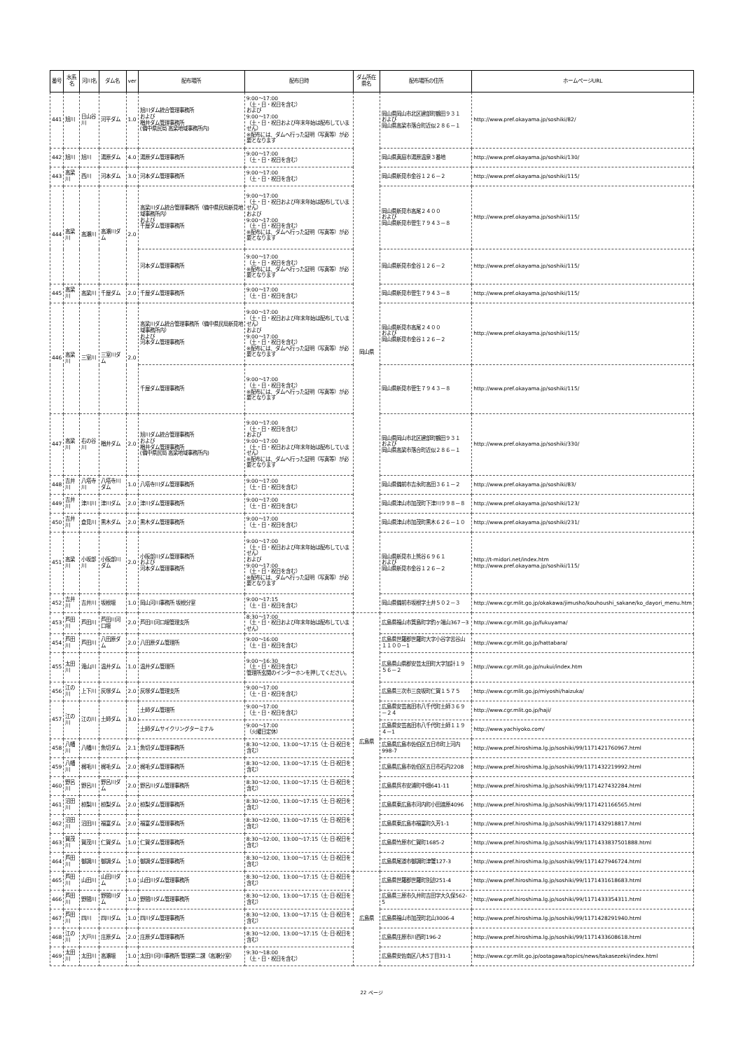| 番号 | 水系名 | 河川名 | ダム名 | ver | 配布場所 | 配布日時 | ダム所在県名 | 配布場所の住所 | ホームページURL |
| --- | --- | --- | --- | --- | --- | --- | --- | --- | --- |
| 441 | 旭川 | 日山谷川 | 河平ダム | 1.0 | 旭川ダム統合管理事務所 および 楢井ダム管理事務所 (備中県民局 高梁地域事務所内) | 9:00～17:00 （土・日・祝日を含む） および 9:00～17:00 （土・日・祝日および年末年始は配布していません） ※配布には、ダムへ行った証明（写真等）が必要となります | 岡山県 | 岡山県岡山市北区建部町鶴田９３１ および 岡山県高梁市落合町近似２８６－１ | http://www.pref.okayama.jp/soshiki/82/ |
| 442 | 旭川 | 旭川 | 湯原ダム | 4.0 | 湯原ダム管理事務所 | 9:00～17:00 （土・日・祝日を含む） | | 岡山県真庭市湯原温泉３番地 | http://www.pref.okayama.jp/soshiki/130/ |
| 443 | 高梁川 | 西川 | 河本ダム | 3.0 | 河本ダム管理事務所 | 9:00～17:00 （土・日・祝日を含む） | | 岡山県新見市金谷１２６－２ | http://www.pref.okayama.jp/soshiki/115/ |
| 444 | 高梁川 | 高瀬川 | 高瀬川ダム | 2.0 | 高梁川ダム統合管理事務所（備中県民局新見地域事務所内） および 千屋ダム管理事務所 | 9:00～17:00 （土・日・祝日および年末年始は配布していません） および 9:00～17:00 （土・日・祝日を含む） ※配布には、ダムへ行った証明（写真等）が必要となります | | 岡山県新見市高尾２４００ および 岡山県新見市菅生７９４３－８ | http://www.pref.okayama.jp/soshiki/115/ |
| | | | | | 河本ダム管理事務所 | 9:00～17:00 （土・日・祝日を含む） ※配布には、ダムへ行った証明（写真等）が必要となります | | 岡山県新見市金谷１２６－２ | http://www.pref.okayama.jp/soshiki/115/ |
| 445 | 高梁川 | 高梁川 | 千屋ダム | 2.0 | 千屋ダム管理事務所 | 9:00～17:00 （土・日・祝日を含む） | | 岡山県新見市菅生７９４３－８ | http://www.pref.okayama.jp/soshiki/115/ |
| 446 | 高梁川 | 三室川 | 三室川ダム | 2.0 | 高梁川ダム統合管理事務所（備中県民局新見地域事務所内） および 河本ダム管理事務所 | 9:00～17:00 （土・日・祝日および年末年始は配布していません） および 9:00～17:00 （土・日・祝日を含む） ※配布には、ダムへ行った証明（写真等）が必要となります | | 岡山県新見市高尾２４００ および 岡山県新見市金谷１２６－２ | http://www.pref.okayama.jp/soshiki/115/ |
| | | | | | 千屋ダム管理事務所 | 9:00～17:00 （土・日・祝日を含む） ※配布には、ダムへ行った証明（写真等）が必要となります | | 岡山県新見市菅生７９４３－８ | http://www.pref.okayama.jp/soshiki/115/ |
| 447 | 高梁川 | 右の谷川 | 楢井ダム | 2.0 | 旭川ダム統合管理事務所 および 楢井ダム管理事務所 (備中県民局 高梁地域事務所内) | 9:00～17:00 （土・日・祝日を含む） および 9:00～17:00 （土・日・祝日および年末年始は配布していません） ※配布には、ダムへ行った証明（写真等）が必要となります | | 岡山県岡山市北区建部町鶴田９３１ および 岡山県高梁市落合町近似２８６－１ | http://www.pref.okayama.jp/soshiki/330/ |
| 448 | 吉井川 | 八塔寺川 | 八塔寺川ダム | 1.0 | 八塔寺川ダム管理事務所 | 9:00～17:00 （土・日・祝日を含む） | | 岡山県備前市吉永町高田３６１－２ | http://www.pref.okayama.jp/soshiki/83/ |
| 449 | 吉井川 | 津川川 | 津川ダム | 2.0 | 津川ダム管理事務所 | 9:00～17:00 （土・日・祝日を含む） | | 岡山県津山市加茂町下津川９９８－８ | http://www.pref.okayama.jp/soshiki/123/ |
| 450 | 吉井川 | 倉見川 | 黒木ダム | 2.0 | 黒木ダム管理事務所 | 9:00～17:00 （土・日・祝日を含む） | | 岡山県津山市加茂町黒木６２６－１０ | http://www.pref.okayama.jp/soshiki/231/ |
| 451 | 高梁川 | 小坂部川 | 小阪部川ダム | 2.0 | 小阪部川ダム管理事務所 および 河本ダム管理事務所 | 9:00～17:00 （土・日・祝日および年末年始は配布していません） および 9:00～17:00 （土・日・祝日を含む） ※配布には、ダムへ行った証明（写真等）が必要となります | | 岡山県新見市上熊谷６９６１ および 岡山県新見市金谷１２６－２ | http://t-midori.net/index.htm http://www.pref.okayama.jp/soshiki/115/ |
| 452 | 吉井川 | 吉井川 | 坂根堰 | 1.0 | 岡山河川事務所 坂根分室 | 9:00～17:15 （土・日・祝日を含む） | | 岡山県備前市坂根字土井５０２－３ | http://www.cgr.mlit.go.jp/okakawa/jimusho/kouhoushi_sakane/ko_dayori_menu.htm |
| 453 | 芦田川 | 芦田川 | 芦田川河口堰 | 2.0 | 芦田川河口堰管理支所 | 8:30～17:00 （土・日・祝日および年末年始は配布していません） | 広島県 | 広島県福山市箕島町字釣ヶ端山367－3 | http://www.cgr.mlit.go.jp/fukuyama/ |
| 454 | 芦田川 | 芦田川 | 八田原ダム | 2.0 | 八田原ダム管理所 | 9:00～16:00 （土・日・祝日を含む） | | 広島県世羅郡世羅町大字小谷字苦谷山１１００－1 | http://www.cgr.mlit.go.jp/hattabara/ |
| 455 | 太田川 | 滝山川 | 温井ダム | 1.0 | 温井ダム管理所 | 9:00～16:30 （土・日・祝日を含む） 管理所玄関のインターホンを押してください。 | | 広島県山県郡安芸太田町大字加計１９５６－２ | http://www.cgr.mlit.go.jp/nukui/index.htm |
| 456 | 江の川 | 上下川 | 灰塚ダム | 2.0 | 灰塚ダム管理支所 | 9:00～17:00 （土・日・祝日を含む） | | 広島県三次市三良坂町仁賀１５７５ | http://www.cgr.mlit.go.jp/miyoshi/haizuka/ |
| 457 | 江の川 | 江の川 | 土師ダム | 3.0 | 土師ダム管理所 | 9:00～17:00 （土・日・祝日を含む） | | 広島県安芸高田市八千代町土師３６９－２４ | http://www.cgr.mlit.go.jp/haji/ |
| | | | | | 土師ダムサイクリングターミナル | 9:00～17:00 （火曜日定休） | | 広島県安芸高田市八千代町土師１１９４－1 | http://www.yachiyoko.com/ |
| 458 | 八幡川 | 八幡川 | 魚切ダム | 2.1 | 魚切ダム管理事務所 | 8:30～12:00、13:00～17:15（土·日·祝日を含む） | | 広島県広島市佐伯区五日市町上河内998-7 | http://www.pref.hiroshima.lg.jp/soshiki/99/1171421760967.html |
| 459 | 八幡川 | 梶毛川 | 梶毛ダム | 2.0 | 梶毛ダム管理事務所 | 8:30～12:00、13:00～17:15（土·日·祝日を含む） | | 広島県広島市佐伯区五日市石内2208 | http://www.pref.hiroshima.lg.jp/soshiki/99/1171432219992.html |
| 460 | 野呂川 | 野呂川 | 野呂川ダム | 2.0 | 野呂川ダム管理事務所 | 8:30～12:00、13:00～17:15（土·日·祝日を含む） | | 広島県呉市安浦町中畑641-11 | http://www.pref.hiroshima.lg.jp/soshiki/99/1171427432284.html |
| 461 | 沼田川 | 椋梨川 | 椋梨ダム | 2.0 | 椋梨ダム管理事務所 | 8:30～12:00、13:00～17:15（土·日·祝日を含む） | | 広島県東広島市河内町小田渡原4096 | http://www.pref.hiroshima.lg.jp/soshiki/99/1171421166565.html |
| 462 | 沼田川 | 沼田川 | 福富ダム | 2.0 | 福富ダム管理事務所 | 8:30～12:00、13:00～17:15（土·日·祝日を含む） | | 広島県東広島市福富町久芳1-1 | http://www.pref.hiroshima.lg.jp/soshiki/99/1171432918817.html |
| 463 | 賀茂川 | 賀茂川 | 仁賀ダム | 1.0 | 仁賀ダム管理事務所 | 8:30～12:00、13:00～17:15（土·日·祝日を含む） | | 広島県竹原市仁賀町1685-2 | http://www.pref.hiroshima.lg.jp/soshiki/99/1171433837501888.html |
| 464 | 芦田川 | 御調川 | 御調ダム | 1.0 | 御調ダム管理事務所 | 8:30～12:00、13:00～17:15（土·日·祝日を含む） | | 広島県尾道市御調町津蟹127-3 | http://www.pref.hiroshima.lg.jp/soshiki/99/1171427946724.html |
| 465 | 芦田川 | 山田川 | 山田川ダム | 1.0 | 山田川ダム管理事務所 | 8:30～12:00、13:00～17:15（土·日·祝日を含む） | 広島県 | 広島県世羅郡世羅町別迫251-4 | http://www.pref.hiroshima.lg.jp/soshiki/99/1171431618683.html |
| 466 | 芦田川 | 野間川 | 野間川ダム | 1.0 | 野間川ダム管理事務所 | 8:30～12:00、13:00～17:15（土·日·祝日を含む） | | 広島県三原市久井町吉田字大久保562-5 | http://www.pref.hiroshima.lg.jp/soshiki/99/1171433354311.html |
| 467 | 芦田川 | 四川 | 四川ダム | 1.0 | 四川ダム管理事務所 | 8:30～12:00、13:00～17:15（土·日·祝日を含む） | | 広島県福山市加茂町北山3006-4 | http://www.pref.hiroshima.lg.jp/soshiki/99/1171428291940.html |
| 468 | 江の川 | 大戸川 | 庄原ダム | 2.0 | 庄原ダム管理事務所 | 8:30～12:00、13:00～17:15（土·日·祝日を含む） | | 広島県庄原市川西町196-2 | http://www.pref.hiroshima.lg.jp/soshiki/99/1171433608618.html |
| 469 | 太田川 | 太田川 | 高瀬堰 | 1.0 | 太田川河川事務所 管理第二課（高瀬分室） | 9:30～18:00 （土・日・祝日を含む） | | 広島県安佐南区八木5丁目31-1 | http://www.cgr.mlit.go.jp/ootagawa/topics/news/takasezeki/index.html |
22 ページ